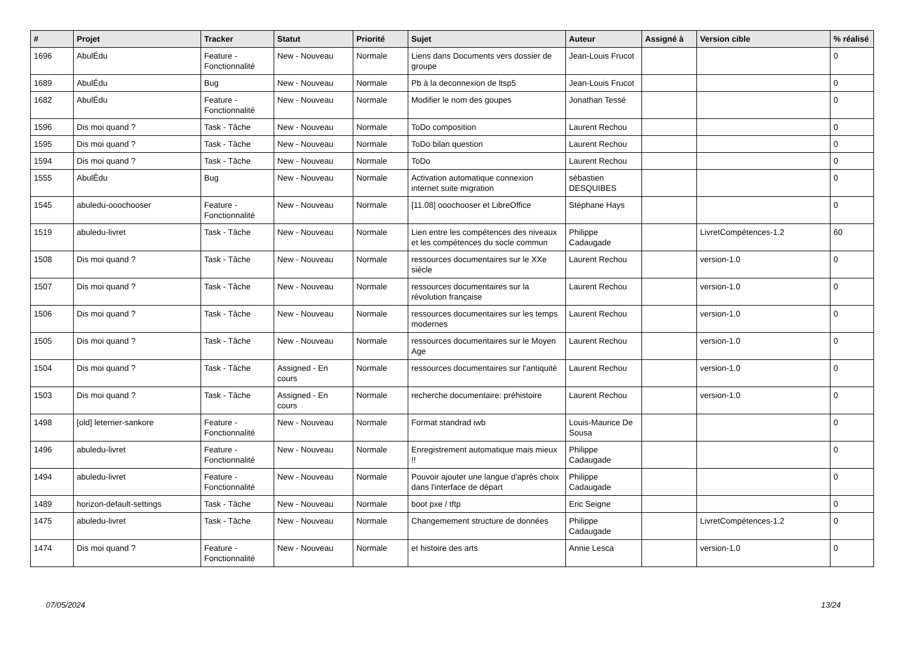| # | Projet | Tracker | Statut | Priorité | Sujet | Auteur | Assigné à | Version cible | % réalisé |
| --- | --- | --- | --- | --- | --- | --- | --- | --- | --- |
| 1696 | AbulÉdu | Feature - Fonctionnalité | New - Nouveau | Normale | Liens dans Documents vers dossier de groupe | Jean-Louis Frucot | | | 0 |
| 1689 | AbulÉdu | Bug | New - Nouveau | Normale | Pb à la deconnexion de ltsp5 | Jean-Louis Frucot | | | 0 |
| 1682 | AbulÉdu | Feature - Fonctionnalité | New - Nouveau | Normale | Modifier le nom des goupes | Jonathan Tessé | | | 0 |
| 1596 | Dis moi quand ? | Task - Tâche | New - Nouveau | Normale | ToDo composition | Laurent Rechou | | | 0 |
| 1595 | Dis moi quand ? | Task - Tâche | New - Nouveau | Normale | ToDo bilan question | Laurent Rechou | | | 0 |
| 1594 | Dis moi quand ? | Task - Tâche | New - Nouveau | Normale | ToDo | Laurent Rechou | | | 0 |
| 1555 | AbulÉdu | Bug | New - Nouveau | Normale | Activation automatique connexion internet suite migration | sébastien DESQUIBES | | | 0 |
| 1545 | abuledu-ooochooser | Feature - Fonctionnalité | New - Nouveau | Normale | [11.08] ooochooser et LibreOffice | Stéphane Hays | | | 0 |
| 1519 | abuledu-livret | Task - Tâche | New - Nouveau | Normale | Lien entre les compétences des niveaux et les compétences du socle commun | Philippe Cadaugade | | LivretCompétences-1.2 | 60 |
| 1508 | Dis moi quand ? | Task - Tâche | New - Nouveau | Normale | ressources documentaires sur le XXe siècle | Laurent Rechou | | version-1.0 | 0 |
| 1507 | Dis moi quand ? | Task - Tâche | New - Nouveau | Normale | ressources documentaires sur la révolution française | Laurent Rechou | | version-1.0 | 0 |
| 1506 | Dis moi quand ? | Task - Tâche | New - Nouveau | Normale | ressources documentaires sur les temps modernes | Laurent Rechou | | version-1.0 | 0 |
| 1505 | Dis moi quand ? | Task - Tâche | New - Nouveau | Normale | ressources documentaires sur le Moyen Age | Laurent Rechou | | version-1.0 | 0 |
| 1504 | Dis moi quand ? | Task - Tâche | Assigned - En cours | Normale | ressources documentaires sur l'antiquité | Laurent Rechou | | version-1.0 | 0 |
| 1503 | Dis moi quand ? | Task - Tâche | Assigned - En cours | Normale | recherche documentaire: préhistoire | Laurent Rechou | | version-1.0 | 0 |
| 1498 | [old] leterrier-sankore | Feature - Fonctionnalité | New - Nouveau | Normale | Format standrad iwb | Louis-Maurice De Sousa | | | 0 |
| 1496 | abuledu-livret | Feature - Fonctionnalité | New - Nouveau | Normale | Enregistrement automatique mais mieux !! | Philippe Cadaugade | | | 0 |
| 1494 | abuledu-livret | Feature - Fonctionnalité | New - Nouveau | Normale | Pouvoir ajouter une langue d'après choix dans l'interface de départ | Philippe Cadaugade | | | 0 |
| 1489 | horizon-default-settings | Task - Tâche | New - Nouveau | Normale | boot pxe / tftp | Eric Seigne | | | 0 |
| 1475 | abuledu-livret | Task - Tâche | New - Nouveau | Normale | Changemement structure de données | Philippe Cadaugade | | LivretCompétences-1.2 | 0 |
| 1474 | Dis moi quand ? | Feature - Fonctionnalité | New - Nouveau | Normale | et histoire des arts | Annie Lesca | | version-1.0 | 0 |
07/05/2024 13/24